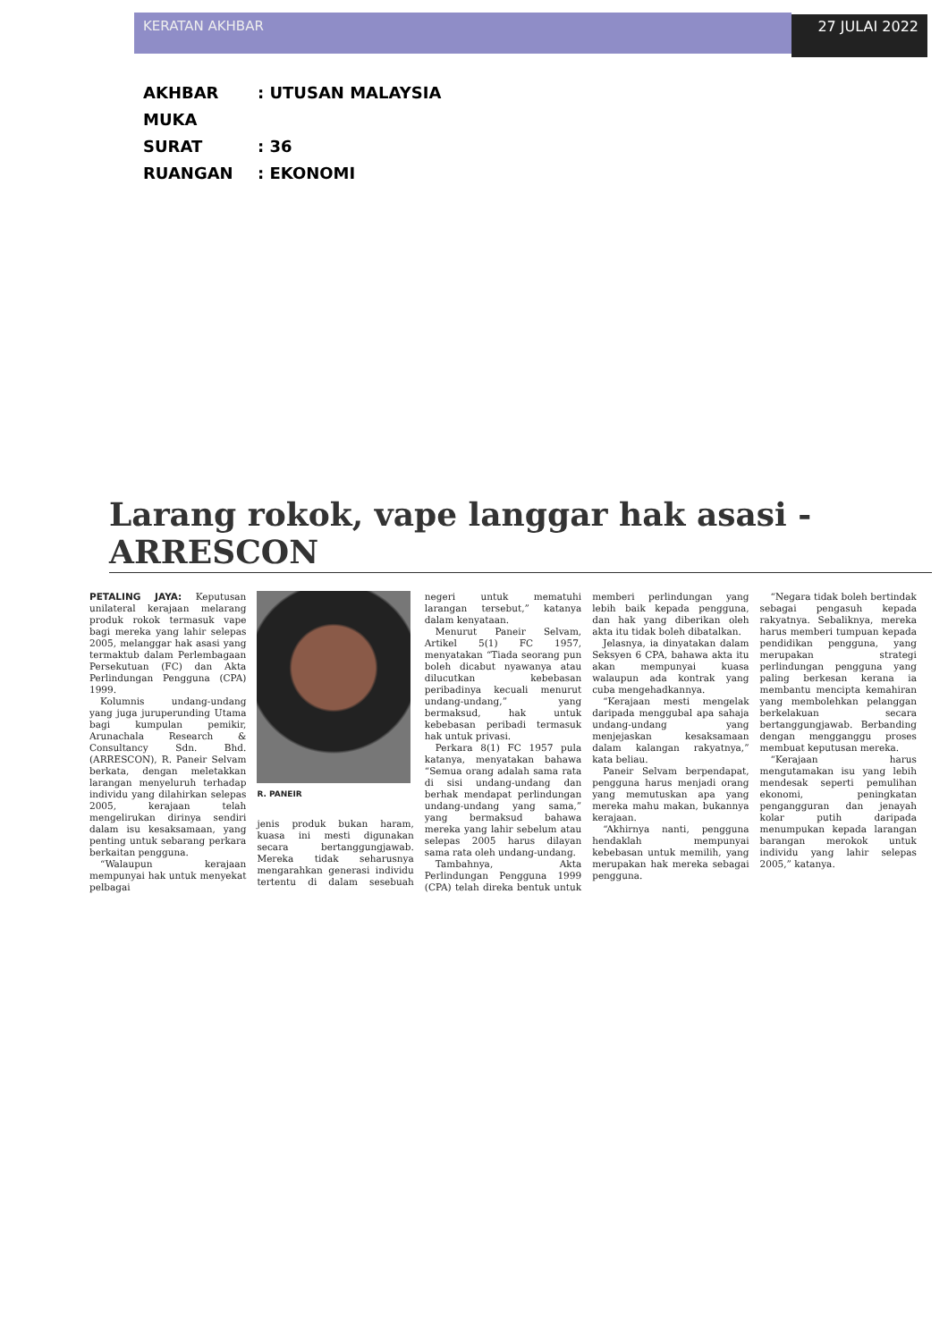KERATAN AKHBAR 27 JULAI 2022
AKHBAR: UTUSAN MALAYSIA
MUKA SURAT: 36
RUANGAN: EKONOMI
Larang rokok, vape langgar hak asasi - ARRESCON
PETALING JAYA: Keputusan unilateral kerajaan melarang produk rokok termasuk vape bagi mereka yang lahir selepas 2005, melanggar hak asasi yang termaktub dalam Perlembagaan Persekutuan (FC) dan Akta Perlindungan Pengguna (CPA) 1999.
Kolumnis undang-undang yang juga juruperunding Utama bagi kumpulan pemikir, Arunachala Research & Consultancy Sdn. Bhd. (ARRESCON), R. Paneir Selvam berkata, dengan meletakkan larangan menyeluruh terhadap individu yang dilahirkan selepas 2005, kerajaan telah mengelirukan dirinya sendiri dalam isu kesaksamaan, yang penting untuk sebarang perkara berkaitan pengguna.
“Walaupun kerajaan mempunyai hak untuk menyekat pelbagai
R. PANEIR
jenis produk bukan haram, kuasa ini mesti digunakan secara bertanggungjawab. Mereka tidak seharusnya mengarahkan generasi individu tertentu di dalam sesebuah negeri untuk mematuhi larangan tersebut,” katanya dalam kenyataan.
Menurut Paneir Selvam, Artikel 5(1) FC 1957, menyatakan “Tiada seorang pun boleh dicabut nyawanya atau dilucutkan kebebasan peribadinya kecuali menurut undang-undang,” yang bermaksud, hak untuk kebebasan peribadi termasuk hak untuk privasi.
Perkara 8(1) FC 1957 pula katanya, menyatakan bahawa “Semua orang adalah sama rata di sisi undang-undang dan berhak mendapat perlindungan undang-undang yang sama,” yang bermaksud bahawa mereka yang lahir sebelum atau selepas 2005 harus dilayan sama rata oleh undang-undang.
Tambahnya, Akta Perlindungan Pengguna 1999 (CPA) telah direka bentuk untuk memberi perlindungan yang lebih baik kepada pengguna, dan hak yang diberikan oleh akta itu tidak boleh dibatalkan.
Jelasnya, ia dinyatakan dalam Seksyen 6 CPA, bahawa akta itu akan mempunyai kuasa walaupun ada kontrak yang cuba mengehadkannya.
“Kerajaan mesti mengelak daripada menggubal apa sahaja undang-undang yang menjejaskan kesaksamaan dalam kalangan rakyatnya,” kata beliau.
Paneir Selvam berpendapat, pengguna harus menjadi orang yang memutuskan apa yang mereka mahu makan, bukannya kerajaan.
“Akhirnya nanti, pengguna hendaklah mempunyai kebebasan untuk memilih, yang merupakan hak mereka sebagai pengguna.
“Negara tidak boleh bertindak sebagai pengasuh kepada rakyatnya. Sebaliknya, mereka harus memberi tumpuan kepada pendidikan pengguna, yang merupakan strategi perlindungan pengguna yang paling berkesan kerana ia membantu mencipta kemahiran yang membolehkan pelanggan berkelakuan secara bertanggungjawab. Berbanding dengan mengganggu proses membuat keputusan mereka.
“Kerajaan harus mengutamakan isu yang lebih mendesak seperti pemulihan ekonomi, peningkatan pengangguran dan jenayah kolar putih daripada menumpukan kepada larangan barangan merokok untuk individu yang lahir selepas 2005,” katanya.